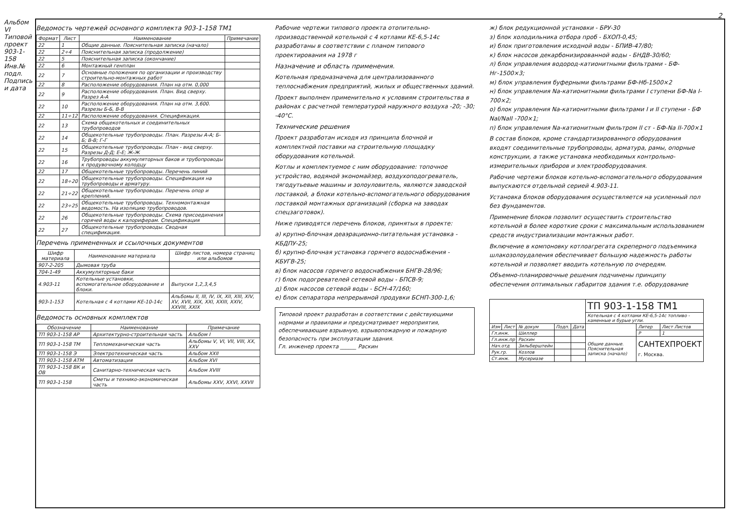Альбом VI
Типовой проект 903-1-158
Инв.№ подл. Подпись и дата
2
Ведомость чертежей основного комплекта 903-1-158 ТМ1
| Формат | Лист | Наименование | Примечание |
| --- | --- | --- | --- |
| 22 | 1 | Общие данные. Пояснительная записка (начало) | |
| 22 | 2÷4 | Пояснительная записка (продолжение) | |
| 22 | 5 | Пояснительная записка (окончание) | |
| 22 | 6 | Монтажный генплан | |
| 22 | 7 | Основные положения по организации и производству строительно-монтажных работ | |
| 22 | 8 | Расположение оборудования. План на отм. 0,000 | |
| 22 | 9 | Расположение оборудования. План. Вид сверху. Разрез А-А | |
| 22 | 10 | Расположение оборудования. План на отм. 3,600. Разрезы Б-Б, В-В | |
| 22 | 11÷12 | Расположение оборудования. Спецификация. | |
| 22 | 13 | Схема общекотельных и соединительных трубопроводов | |
| 22 | 14 | Общекотельные трубопроводы. План. Разрезы А-А; Б-Б; В-В; Г-Г | |
| 22 | 15 | Общекотельные трубопроводы. План - вид сверху. Разрезы Д-Д; Е-Е; Ж-Ж | |
| 22 | 16 | Трубопроводы аккумуляторных баков и трубопроводы к продувочному колодцу | |
| 22 | 17 | Общекотельные трубопроводы. Перечень линий | |
| 22 | 18÷20 | Общекотельные трубопроводы. Спецификация на трубопроводы и арматуру. | |
| 22 | 21÷22 | Общекотельные трубопроводы. Перечень опор и креплений. | |
| 22 | 23÷25 | Общекотельные трубопроводы. Техномонтажная ведомость. На изоляцию трубопроводов. | |
| 22 | 26 | Общекотельные трубопроводы. Схема присоединения горячей воды к калориферам. Спецификация | |
| 22 | 27 | Общекотельные трубопроводы. Сводная спецификация. | |
Перечень примененных и ссылочных документов
| Шифр материала | Наименование материала | Шифр листов, номера страниц или альбомов |
| --- | --- | --- |
| 907-2-205 | Дымовая труба | |
| 704-1-49 | Аккумуляторные баки | |
| 4.903-11 | Котельные установки, вспомогательное оборудование и блоки. | Выпуски 1,2,3,4,5 |
| 903-1-153 | Котельная с 4 котлами КЕ-10-14с | Альбомы II, III, IV, IX, XII, XIII, XIV, XV, XVII, XIX, XXI, XXIII, XXIV, XXVIII, XXIX |
Ведомость основных комплектов
| Обозначение | Наименование | Примечание |
| --- | --- | --- |
| ТП 903-1-158 АР | Архитектурно-строительная часть | Альбом I |
| ТП 903-1-158 ТМ | Тепломеханическая часть | Альбомы V, VI, VII, VIII, XX, XXV |
| ТП 903-1-158 Э | Электротехническая часть | Альбом XXII |
| ТП 903-1-158 АТМ | Автоматизация | Альбом XVI |
| ТП 903-1-158 ВК и ОВ | Санитарно-техническая часть | Альбом XVIII |
| ТП 903-1-158 | Сметы и технико-экономическая часть | Альбомы XXV, XXVI, XXVII |
Рабочие чертежи типового проекта отопительно-производственной котельной с 4 котлами КЕ-6,5-14с разработаны в соответствии с планом типового проектирования на 1978 г
Назначение и область применения.
Котельная предназначена для централизованного теплоснабжения предприятий, жилых и общественных зданий.
Проект выполнен применительно к условиям строительства в районах с расчетной температурой наружного воздуха -20; -30; -40°С.
Технические решения
Проект разработан исходя из принципа блочной и комплектной поставки на строительную площадку оборудования котельной.
Котлы и комплектуемое с ним оборудование: топочное устройство, водяной экономайзер, воздухоподогреватель, тягодутьевые машины и золоуловитель, являются заводской поставкой, а блоки котельно-вспомогательного оборудования поставкой монтажных организаций (сборка на заводах спецзаготовок).
Ниже приводятся перечень блоков, принятых в проекте:
а) крупно-блочная деаэрационно-питательная установка - КБДПУ-25;
б) крупно-блочная установка горячего водоснабжения - КБУГВ-25;
в) блок насосов горячего водоснабжения БНГВ-28/96;
г) блок подогревателей сетевой воды - БПСВ-9;
д) блок насосов сетевой воды - БСН-47/160;
е) блок сепаратора непрерывной продувки БСНП-300-1,6;
Типовой проект разработан в соответствии с действующими нормами и правилами и предусматривает мероприятия, обеспечивающие взрывную, взрывопожарную и пожарную безопасность при эксплуатации здания.
Гл. инженер проекта ______ Раскин
ж) блок редукционной установки - БРУ-30
з) блок холодильника отбора проб - БХОП-0,45;
и) блок приготовления исходной воды - БПИВ-47/80;
к) блок насосов декарбонизированной воды - БНДВ-30/60;
л) блок управления водород-катионитными фильтрами - БФ-Нг-1500×3;
м) блок управления буферными фильтрами БФ-Нб-1500×2
н) блок управления Na-катионитными фильтрами I ступени БФ-Na I-700×2;
о) блок управления Na-катионитными фильтрами I и II ступени - БФ NaI/NaII -700×1;
п) блок управления Na-катионитным фильтром II ст - БФ-Na II-700×1
В состав блоков, кроме стандартизированного оборудования входят соединительные трубопроводы, арматура, рамы, опорные конструкции, а также установка необходимых контрольно-измерительных приборов и электрооборудования.
Рабочие чертежи блоков котельно-вспомогательного оборудования выпускаются отдельной серией 4.903-11.
Установка блоков оборудования осуществляется на усиленный пол без фундаментов.
Применение блоков позволит осуществить строительство котельной в более короткие сроки с максимальным использованием средств индустриализации монтажных работ.
Включение в компоновку котлоагрегата скреперного подъемника шлакозолоудаления обеспечивает большую надежность работы котельной и позволяет вводить котельную по очередям.
Объемно-планировочные решения подчинены принципу обеспечения оптимальных габаритов здания т.е. оборудование
| | | | | | ТП 903-1-158 ТМ1 | | |
| | | | | | Котельная с 4 котлами КЕ-6,5-14с топливо - каменные и бурые угли. | | |
| Изм | Лист | № докум | Подп. | Дата | | Литер | Лист Листов |
| Гл.инж. | | Шиллер | | | | Р | 1 |
| Гл.инж.пр | | Раскин | | | Общие данные. Пояснительная записка (начало) | САНТЕХПРОЕКТ г. Москва. | |
| Нач.отд | | Зильберштейн | | | | | |
| Рук.гр. | | Козлов | | | | | |
| Ст.инж. | | Мусериазе | | | | | |